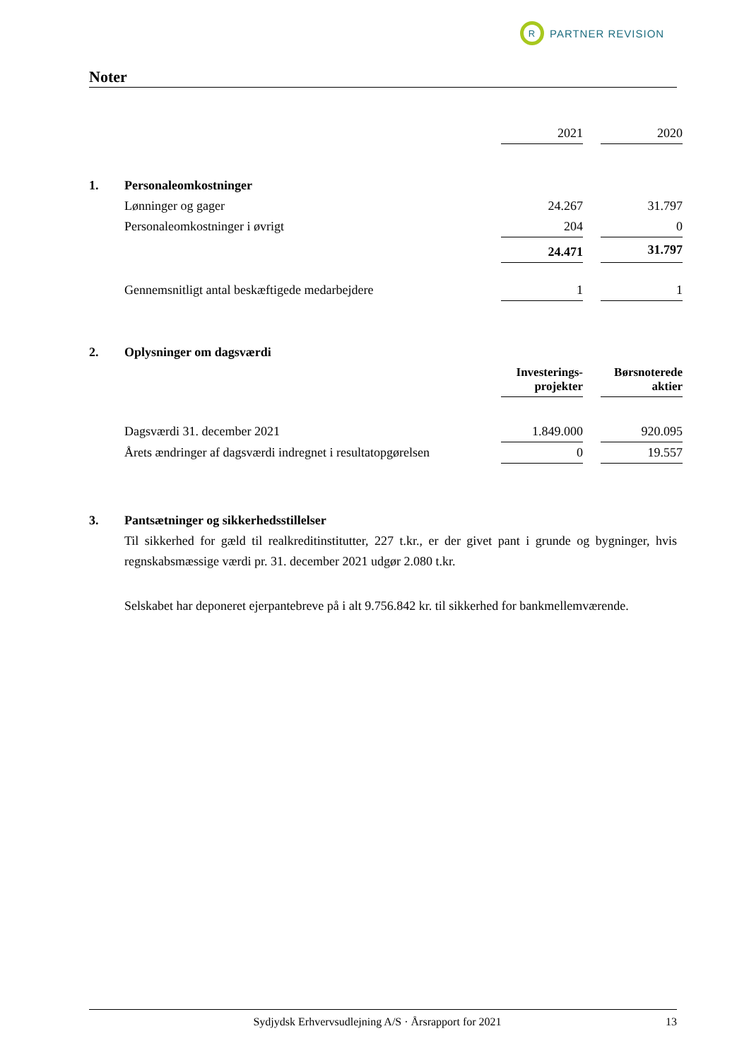R PARTNER REVISION
Noter
| | | 2021 | | 2020 |
| 1. | Personaleomkostninger | | | |
| | Lønninger og gager | 24.267 | | 31.797 |
| | Personaleomkostninger i øvrigt | 204 | | 0 |
| | | 24.471 | | 31.797 |
| | Gennemsnitligt antal beskæftigede medarbejdere | 1 | | 1 |
| 2. | Oplysninger om dagsværdi | | | |
| | | Investerings- projekter | | Børsnoterede aktier |
| | Dagsværdi 31. december 2021 | 1.849.000 | | 920.095 |
| | Årets ændringer af dagsværdi indregnet i resultatopgørelsen | 0 | | 19.557 |
| 3. | Pantsætninger og sikkerhedsstillelser | | | |
Til sikkerhed for gæld til realkreditinstitutter, 227 t.kr., er der givet pant i grunde og bygninger, hvis regnskabsmæssige værdi pr. 31. december 2021 udgør 2.080 t.kr.
Selskabet har deponeret ejerpantebreve på i alt 9.756.842 kr. til sikkerhed for bankmellemværende.
Sydjydsk Erhvervsudlejning A/S · Årsrapport for 2021 13